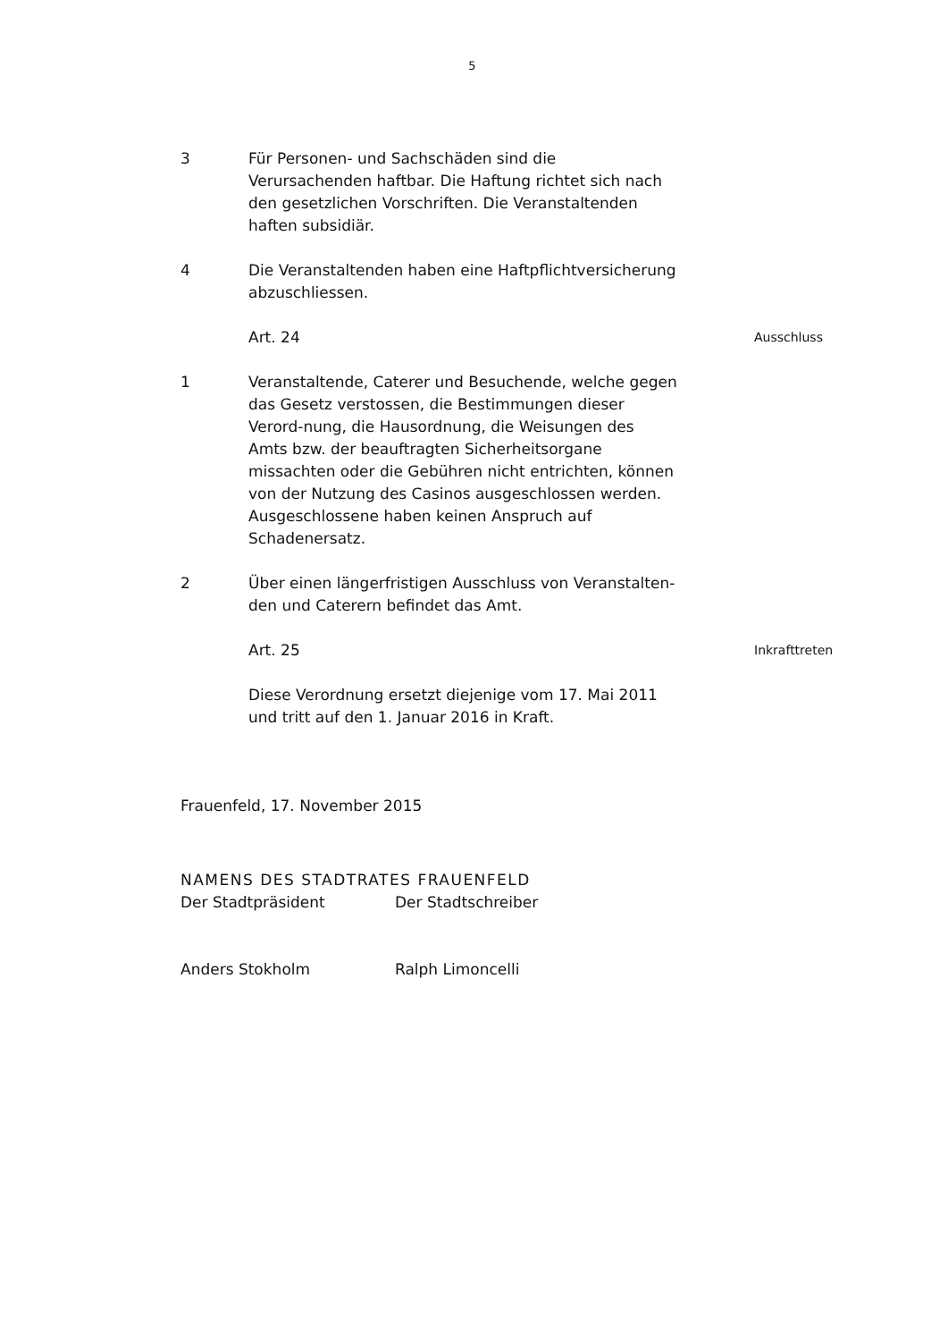5
3 Für Personen- und Sachschäden sind die Verursachenden haftbar. Die Haftung richtet sich nach den gesetzlichen Vorschriften. Die Veranstaltenden haften subsidiär.
4 Die Veranstaltenden haben eine Haftpflichtversicherung abzuschliessen.
Art. 24
Ausschluss
1 Veranstaltende, Caterer und Besuchende, welche gegen das Gesetz verstossen, die Bestimmungen dieser Verord-nung, die Hausordnung, die Weisungen des Amts bzw. der beauftragten Sicherheitsorgane missachten oder die Gebühren nicht entrichten, können von der Nutzung des Casinos ausgeschlossen werden. Ausgeschlossene haben keinen Anspruch auf Schadenersatz.
2 Über einen längerfristigen Ausschluss von Veranstalten-den und Caterern befindet das Amt.
Art. 25
Inkrafttreten
Diese Verordnung ersetzt diejenige vom 17. Mai 2011 und tritt auf den 1. Januar 2016 in Kraft.
Frauenfeld, 17. November 2015
NAMENS DES STADTRATES FRAUENFELD
Der Stadtpräsident Der Stadtschreiber
Anders Stokholm Ralph Limoncelli